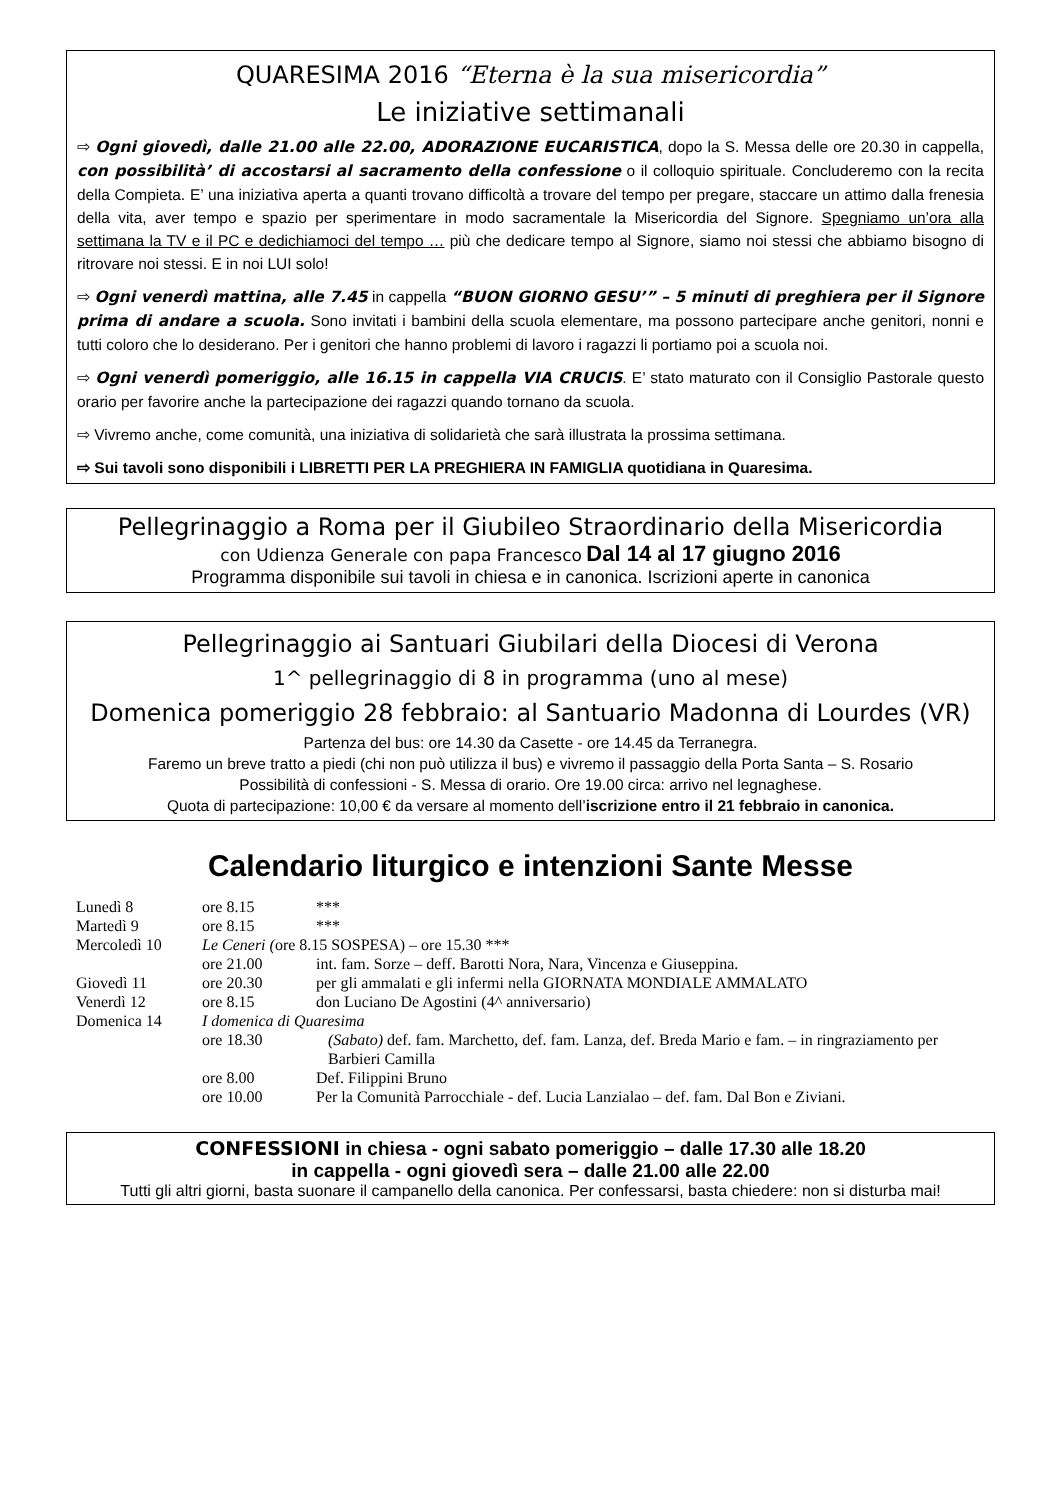QUARESIMA 2016 “Eterna è la sua misericordia”
Le iniziative settimanali
⇨ Ogni giovedì, dalle 21.00 alle 22.00, ADORAZIONE EUCARISTICA, dopo la S. Messa delle ore 20.30 in cappella, con possibilità’ di accostarsi al sacramento della confessione o il colloquio spirituale. Concluderemo con la recita della Compieta. E’ una iniziativa aperta a quanti trovano difficoltà a trovare del tempo per pregare, staccare un attimo dalla frenesia della vita, aver tempo e spazio per sperimentare in modo sacramentale la Misericordia del Signore. Spegniamo un’ora alla settimana la TV e il PC e dedichiamoci del tempo … più che dedicare tempo al Signore, siamo noi stessi che abbiamo bisogno di ritrovare noi stessi. E in noi LUI solo!
⇨ Ogni venerdì mattina, alle 7.45 in cappella “BUON GIORNO GESU’” – 5 minuti di preghiera per il Signore prima di andare a scuola. Sono invitati i bambini della scuola elementare, ma possono partecipare anche genitori, nonni e tutti coloro che lo desiderano. Per i genitori che hanno problemi di lavoro i ragazzi li portiamo poi a scuola noi.
⇨ Ogni venerdì pomeriggio, alle 16.15 in cappella VIA CRUCIS. E’ stato maturato con il Consiglio Pastorale questo orario per favorire anche la partecipazione dei ragazzi quando tornano da scuola.
⇨ Vivremo anche, come comunità, una iniziativa di solidarietà che sarà illustrata la prossima settimana.
⇨ Sui tavoli sono disponibili i LIBRETTI PER LA PREGHIERA IN FAMIGLIA quotidiana in Quaresima.
Pellegrinaggio a Roma per il Giubileo Straordinario della Misericordia
con Udienza Generale con papa Francesco Dal 14 al 17 giugno 2016
Programma disponibile sui tavoli in chiesa e in canonica. Iscrizioni aperte in canonica
Pellegrinaggio ai Santuari Giubilari della Diocesi di Verona
1^ pellegrinaggio di 8 in programma (uno al mese)
Domenica pomeriggio 28 febbraio: al Santuario Madonna di Lourdes (VR)
Partenza del bus: ore 14.30 da Casette - ore 14.45 da Terranegra.
Faremo un breve tratto a piedi (chi non può utilizza il bus) e vivremo il passaggio della Porta Santa – S. Rosario
Possibilità di confessioni - S. Messa di orario. Ore 19.00 circa: arrivo nel legnaghese.
Quota di partecipazione: 10,00 € da versare al momento dell’iscrizione entro il 21 febbraio in canonica.
Calendario liturgico e intenzioni Sante Messe
| Lunedì 8 | ore 8.15 | *** |
| Martedì 9 | ore 8.15 | *** |
| Mercoledì 10 | Le Ceneri ( ore 8.15 SOSPESA) – ore 15.30 *** | |
| | ore 21.00 | int. fam. Sorze – deff. Barotti Nora, Nara, Vincenza e Giuseppina. |
| Giovedì 11 | ore 20.30 | per gli ammalati e gli infermi nella GIORNATA MONDIALE AMMALATO |
| Venerdì 12 | ore 8.15 | don Luciano De Agostini (4^ anniversario) |
| Domenica 14 | I domenica di Quaresima | |
| | ore 18.30 | (Sabato) def. fam. Marchetto, def. fam. Lanza, def. Breda Mario e fam. – in ringraziamento per Barbieri Camilla |
| | ore 8.00 | Def. Filippini Bruno |
| | ore 10.00 | Per la Comunità Parrocchiale - def. Lucia Lanzialao – def. fam. Dal Bon e Ziviani. |
CONFESSIONI in chiesa - ogni sabato pomeriggio – dalle 17.30 alle 18.20
in cappella - ogni giovedì sera – dalle 21.00 alle 22.00
Tutti gli altri giorni, basta suonare il campanello della canonica. Per confessarsi, basta chiedere: non si disturba mai!